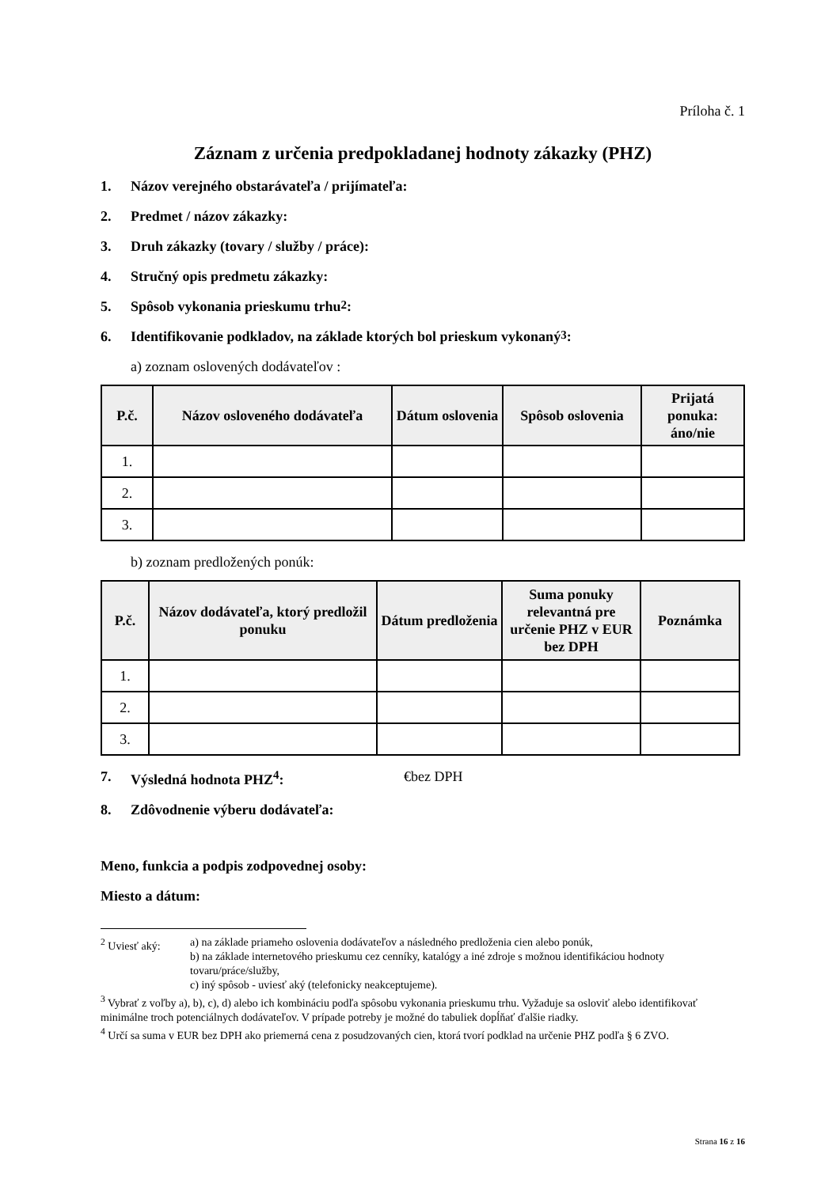Príloha č. 1
Záznam z určenia predpokladanej hodnoty zákazky (PHZ)
1. Názov verejného obstarávateľa / prijímateľa:
2. Predmet / názov zákazky:
3. Druh zákazky (tovary / služby / práce):
4. Stručný opis predmetu zákazky:
5. Spôsob vykonania prieskumu trhu<sup>2</sup>:
6. Identifikovanie podkladov, na základe ktorých bol prieskum vykonaný<sup>3</sup>:
a) zoznam oslovených dodávateľov :
| P.č. | Názov osloveného dodávateľa | Dátum oslovenia | Spôsob oslovenia | Prijatá ponuka: áno/nie |
| --- | --- | --- | --- | --- |
| 1. | | | | |
| 2. | | | | |
| 3. | | | | |
b) zoznam predložených ponúk:
| P.č. | Názov dodávateľa, ktorý predložil ponuku | Dátum predloženia | Suma ponuky relevantná pre určenie PHZ v EUR bez DPH | Poznámka |
| --- | --- | --- | --- | --- |
| 1. | | | | |
| 2. | | | | |
| 3. | | | | |
7. Výsledná hodnota PHZ<sup>4</sup>: €bez DPH
8. Zdôvodnenie výberu dodávateľa:
Meno, funkcia a podpis zodpovednej osoby:
Miesto a dátum:
<sup>2</sup> Uviesť aký: a) na základe priameho oslovenia dodávateľov a následného predloženia cien alebo ponúk,
b) na základe internetového prieskumu cez cenníky, katalógy a iné zdroje s možnou identifikáciou hodnoty tovaru/práce/služby,
c) iný spôsob - uviesť aký (telefonicky neakceptujeme).
<sup>3</sup> Vybrať z voľby a), b), c), d) alebo ich kombináciu podľa spôsobu vykonania prieskumu trhu. Vyžaduje sa osloviť alebo identifikovať minimálne troch potenciálnych dodávateľov. V prípade potreby je možné do tabuliek dopĺňať ďalšie riadky.
<sup>4</sup> Určí sa suma v EUR bez DPH ako priemerná cena z posudzovaných cien, ktorá tvorí podklad na určenie PHZ podľa § 6 ZVO.
Strana 16 z 16